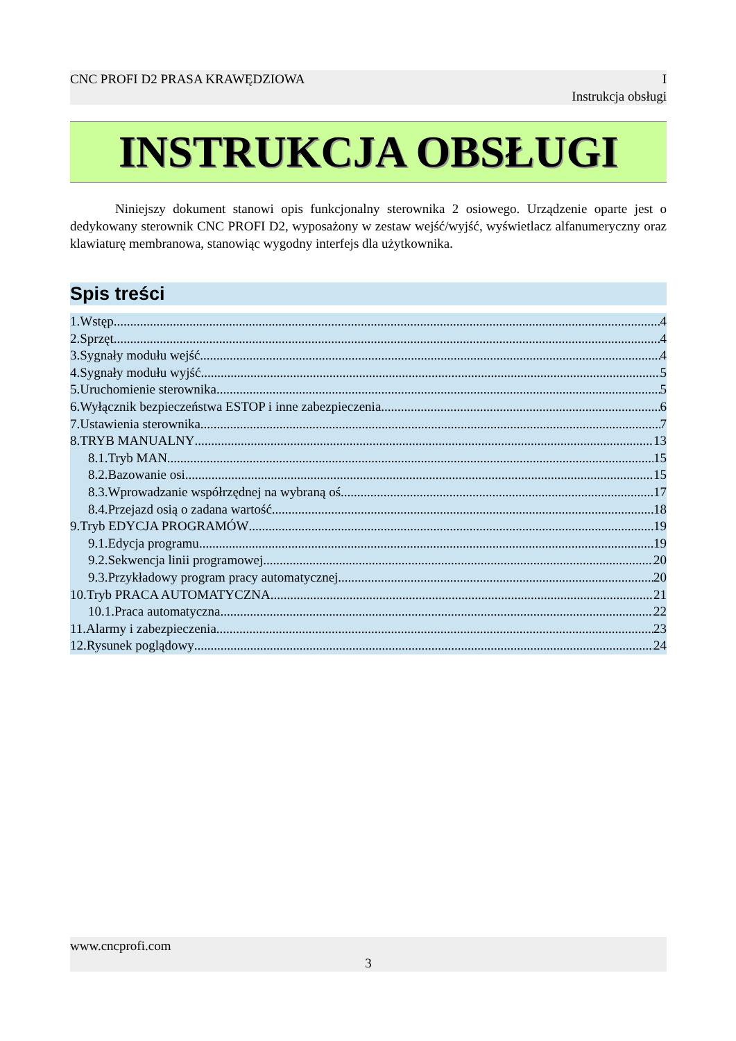CNC PROFI D2 PRASA KRAWĘDZIOWA I
Instrukcja obsługi
INSTRUKCJA OBSŁUGI
Niniejszy dokument stanowi opis funkcjonalny sterownika 2 osiowego. Urządzenie oparte jest o dedykowany sterownik CNC PROFI D2, wyposażony w zestaw wejść/wyjść, wyświetlacz alfanumeryczny oraz klawiaturę membranowa, stanowiąc wygodny interfejs dla użytkownika.
Spis treści
1.Wstęp 4
2.Sprzęt 4
3.Sygnały modułu wejść 4
4.Sygnały modułu wyjść 5
5.Uruchomienie sterownika 5
6.Wyłącznik bezpieczeństwa ESTOP i inne zabezpieczenia 6
7.Ustawienia sterownika 7
8.TRYB MANUALNY 13
8.1.Tryb MAN 15
8.2.Bazowanie osi 15
8.3.Wprowadzanie współrzędnej na wybraną oś 17
8.4.Przejazd osią o zadana wartość 18
9.Tryb EDYCJA PROGRAMÓW 19
9.1.Edycja programu 19
9.2.Sekwencja linii programowej 20
9.3.Przykładowy program pracy automatycznej 20
10.Tryb PRACA AUTOMATYCZNA 21
10.1.Praca automatyczna 22
11.Alarmy i zabezpieczenia 23
12.Rysunek poglądowy 24
www.cncprofi.com
3